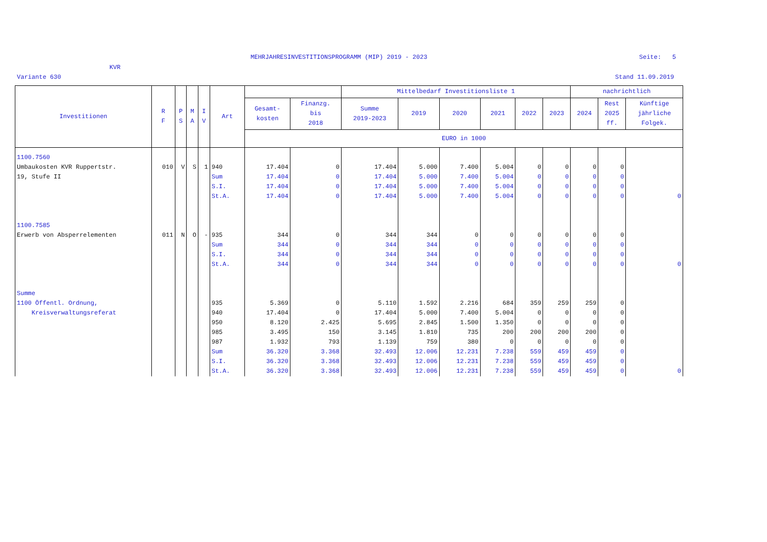MEHRJAHRESINVESTITIONSPROGRAMM (MIP) 2019 - 2023
Seite: 5
KVR
Variante 630 Stand 11.09.2019
| Investitionen | R F | P S | M A | I V | Art | | | Mittelbedarf Investitionsliste 1 | | | | | | nachrichtlich | | |
| --- | --- | --- | --- | --- | --- | --- | --- | --- | --- | --- | --- | --- | --- | --- | --- | --- |
| | | | | | | Gesamt- kosten | Finanzg. bis 2018 | Summe 2019-2023 | 2019 | 2020 | 2021 | 2022 | 2023 | 2024 | Rest 2025 ff. | Künftige jährliche Folgek. |
| | | | | | | EURO in 1000 | | | | | | | | | | |
| 1100.7560 | | | | | | | | | | | | | | | | |
| Umbaukosten KVR Ruppertstr. 19, Stufe II | 010 | V | S | 1 | 940 Sum S.I. St.A. | 17.404 17.404 17.404 17.404 | 0 0 0 0 | 17.404 17.404 17.404 17.404 | 5.000 5.000 5.000 5.000 | 7.400 7.400 7.400 7.400 | 5.004 5.004 5.004 5.004 | 0 0 0 0 | 0 0 0 0 | 0 0 0 0 | 0 0 0 0 | 0 |
| 1100.7585 | | | | | | | | | | | | | | | | |
| Erwerb von Absperrelementen | 011 | N | O | - | 935 Sum S.I. St.A. | 344 344 344 344 | 0 0 0 0 | 344 344 344 344 | 344 344 344 344 | 0 0 0 0 | 0 0 0 0 | 0 0 0 0 | 0 0 0 0 | 0 0 0 0 | 0 0 0 0 | 0 |
| Summe | | | | | | | | | | | | | | | | |
| 1100 Öffentl. Ordnung, Kreisverwaltungsreferat | | | | | 935 940 950 985 987 Sum S.I. St.A. | 5.369 17.404 8.120 3.495 1.932 36.320 36.320 36.320 | 0 0 2.425 150 793 3.368 3.368 3.368 | 5.110 17.404 5.695 3.145 1.139 32.493 32.493 32.493 | 1.592 5.000 2.845 1.810 759 12.006 12.006 12.006 | 2.216 7.400 1.500 735 380 12.231 12.231 12.231 | 684 5.004 1.350 200 0 7.238 7.238 7.238 | 359 0 0 200 0 559 559 559 | 259 0 0 200 0 459 459 459 | 259 0 0 200 0 459 459 459 | 0 0 0 0 0 0 0 0 | 0 |